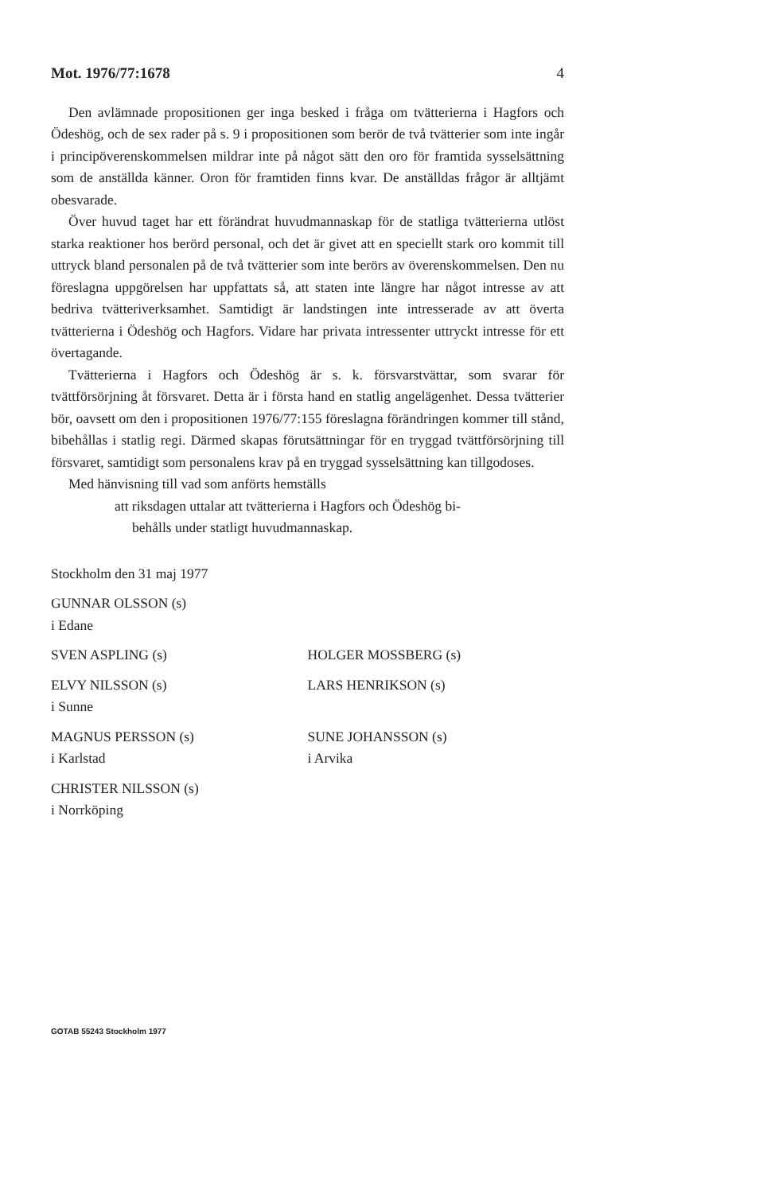Mot. 1976/77:1678 4
Den avlämnade propositionen ger inga besked i fråga om tvätterierna i Hagfors och Ödeshög, och de sex rader på s. 9 i propositionen som berör de två tvätterier som inte ingår i principöverenskommelsen mildrar inte på något sätt den oro för framtida sysselsättning som de anställda känner. Oron för framtiden finns kvar. De anställdas frågor är alltjämt obesvarade.
Över huvud taget har ett förändrat huvudmannaskap för de statliga tvätterierna utlöst starka reaktioner hos berörd personal, och det är givet att en speciellt stark oro kommit till uttryck bland personalen på de två tvätterier som inte berörs av överenskommelsen. Den nu föreslagna uppgörelsen har uppfattats så, att staten inte längre har något intresse av att bedriva tvätteriverksamhet. Samtidigt är landstingen inte intresserade av att överta tvätterierna i Ödeshög och Hagfors. Vidare har privata intressenter uttryckt intresse för ett övertagande.
Tvätterierna i Hagfors och Ödeshög är s. k. försvarstvättar, som svarar för tvättförsörjning åt försvaret. Detta är i första hand en statlig angelägenhet. Dessa tvätterier bör, oavsett om den i propositionen 1976/77:155 föreslagna förändringen kommer till stånd, bibehållas i statlig regi. Därmed skapas förutsättningar för en tryggad tvättförsörjning till försvaret, samtidigt som personalens krav på en tryggad sysselsättning kan tillgodoses.
Med hänvisning till vad som anförts hemställs
att riksdagen uttalar att tvätterierna i Hagfors och Ödeshög bi-
behålls under statligt huvudmannaskap.
Stockholm den 31 maj 1977
GUNNAR OLSSON (s)
i Edane
SVEN ASPLING (s) HOLGER MOSSBERG (s)
ELVY NILSSON (s)
i Sunne
LARS HENRIKSON (s)
MAGNUS PERSSON (s)
i Karlstad
SUNE JOHANSSON (s)
i Arvika
CHRISTER NILSSON (s)
i Norrköping
GOTAB 55243 Stockholm 1977